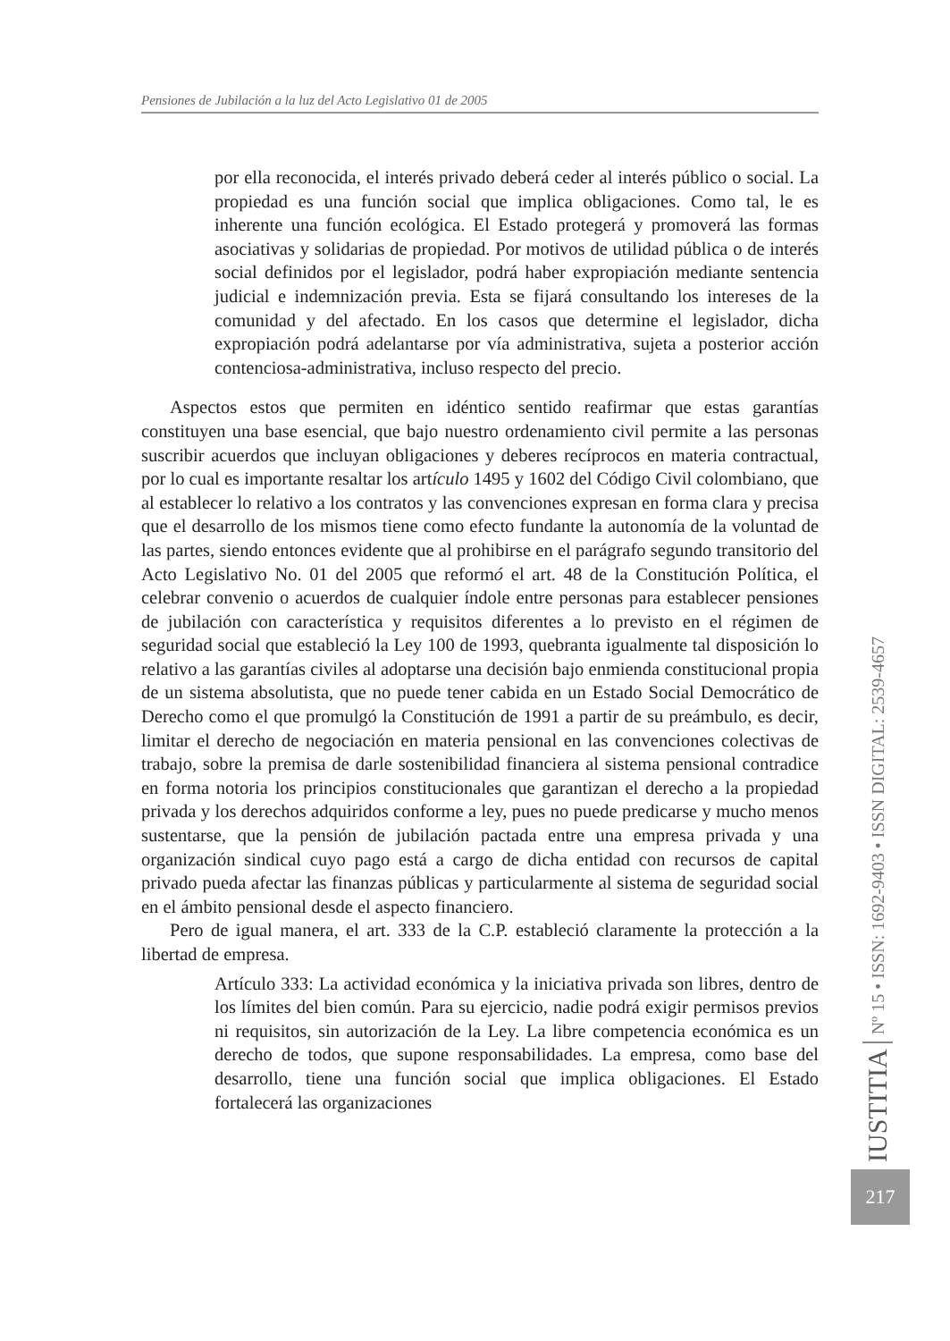Pensiones de Jubilación a la luz del Acto Legislativo 01 de 2005
por ella reconocida, el interés privado deberá ceder al interés público o social. La propiedad es una función social que implica obligaciones. Como tal, le es inherente una función ecológica. El Estado protegerá y promoverá las formas asociativas y solidarias de propiedad. Por motivos de utilidad pública o de interés social definidos por el legislador, podrá haber expropiación mediante sentencia judicial e indemnización previa. Esta se fijará consultando los intereses de la comunidad y del afectado. En los casos que determine el legislador, dicha expropiación podrá adelantarse por vía administrativa, sujeta a posterior acción contenciosa-administrativa, incluso respecto del precio.
Aspectos estos que permiten en idéntico sentido reafirmar que estas garantías constituyen una base esencial, que bajo nuestro ordenamiento civil permite a las personas suscribir acuerdos que incluyan obligaciones y deberes recíprocos en materia contractual, por lo cual es importante resaltar los artículo 1495 y 1602 del Código Civil colombiano, que al establecer lo relativo a los contratos y las convenciones expresan en forma clara y precisa que el desarrollo de los mismos tiene como efecto fundante la autonomía de la voluntad de las partes, siendo entonces evidente que al prohibirse en el parágrafo segundo transitorio del Acto Legislativo No. 01 del 2005 que reformó el art. 48 de la Constitución Política, el celebrar convenio o acuerdos de cualquier índole entre personas para establecer pensiones de jubilación con característica y requisitos diferentes a lo previsto en el régimen de seguridad social que estableció la Ley 100 de 1993, quebranta igualmente tal disposición lo relativo a las garantías civiles al adoptarse una decisión bajo enmienda constitucional propia de un sistema absolutista, que no puede tener cabida en un Estado Social Democrático de Derecho como el que promulgó la Constitución de 1991 a partir de su preámbulo, es decir, limitar el derecho de negociación en materia pensional en las convenciones colectivas de trabajo, sobre la premisa de darle sostenibilidad financiera al sistema pensional contradice en forma notoria los principios constitucionales que garantizan el derecho a la propiedad privada y los derechos adquiridos conforme a ley, pues no puede predicarse y mucho menos sustentarse, que la pensión de jubilación pactada entre una empresa privada y una organización sindical cuyo pago está a cargo de dicha entidad con recursos de capital privado pueda afectar las finanzas públicas y particularmente al sistema de seguridad social en el ámbito pensional desde el aspecto financiero.
Pero de igual manera, el art. 333 de la C.P. estableció claramente la protección a la libertad de empresa.
Artículo 333: La actividad económica y la iniciativa privada son libres, dentro de los límites del bien común. Para su ejercicio, nadie podrá exigir permisos previos ni requisitos, sin autorización de la Ley. La libre competencia económica es un derecho de todos, que supone responsabilidades. La empresa, como base del desarrollo, tiene una función social que implica obligaciones. El Estado fortalecerá las organizaciones
IUSTITIA Nº 15 • ISSN: 1692-9403 • ISSN DIGITAL: 2539-4657
217